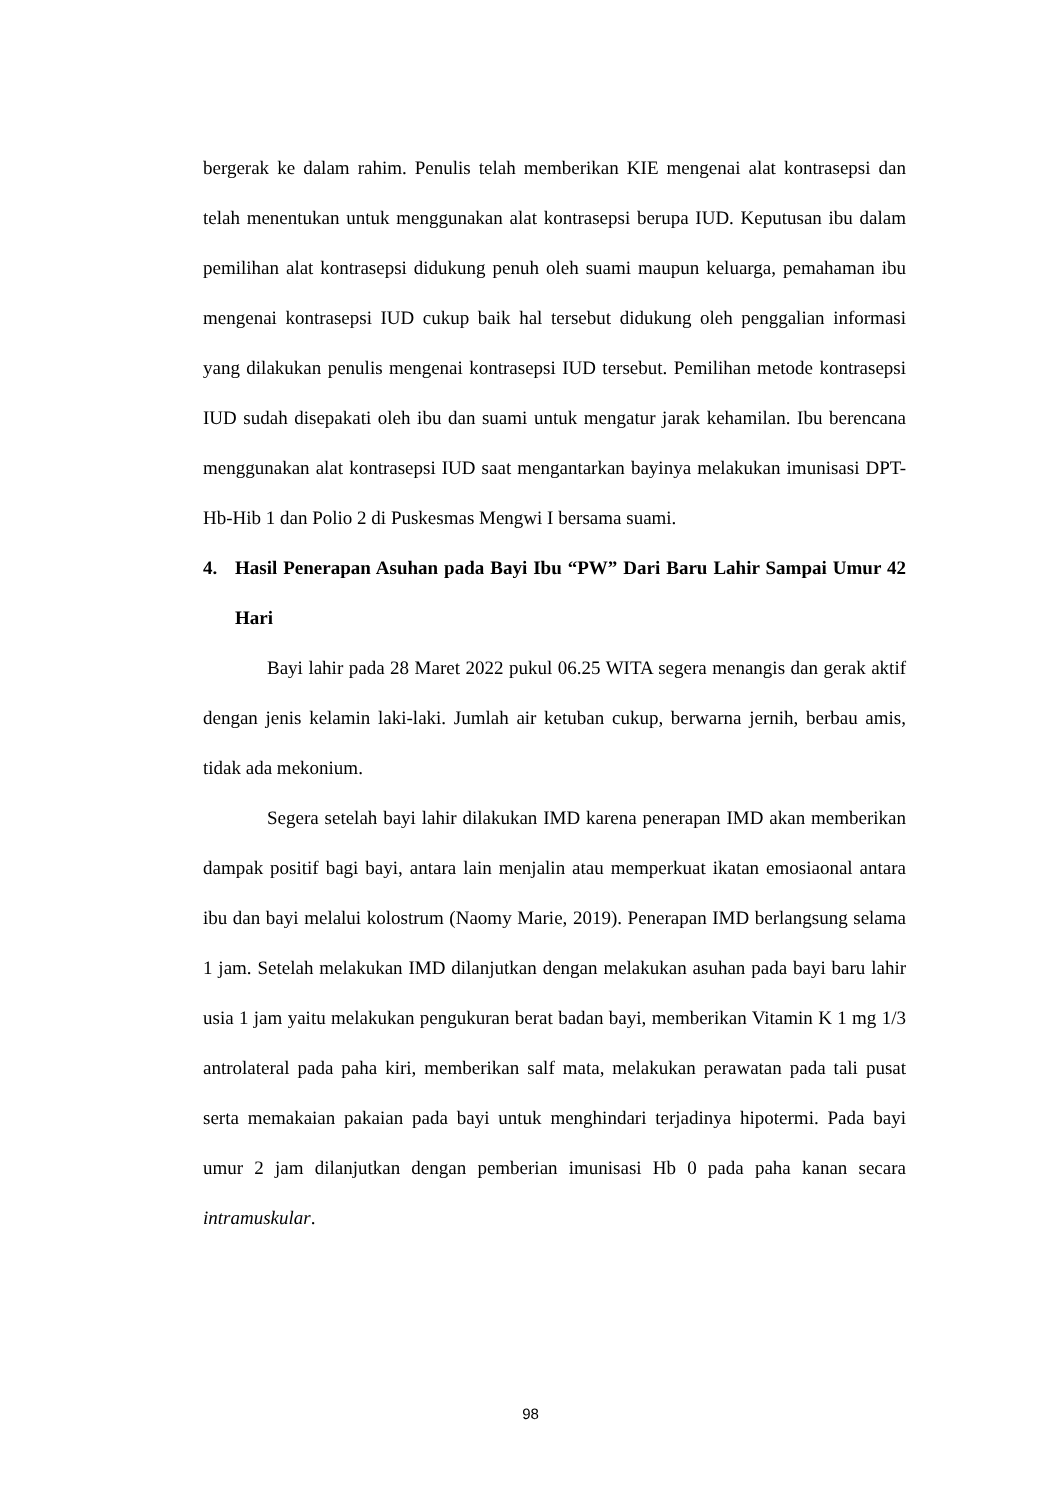bergerak ke dalam rahim. Penulis telah memberikan KIE mengenai alat kontrasepsi dan telah menentukan untuk menggunakan alat kontrasepsi berupa IUD. Keputusan ibu dalam pemilihan alat kontrasepsi didukung penuh oleh suami maupun keluarga, pemahaman ibu mengenai kontrasepsi IUD cukup baik hal tersebut didukung oleh penggalian informasi yang dilakukan penulis mengenai kontrasepsi IUD tersebut. Pemilihan metode kontrasepsi IUD sudah disepakati oleh ibu dan suami untuk mengatur jarak kehamilan. Ibu berencana menggunakan alat kontrasepsi IUD saat mengantarkan bayinya melakukan imunisasi DPT-Hb-Hib 1 dan Polio 2 di Puskesmas Mengwi I bersama suami.
4. Hasil Penerapan Asuhan pada Bayi Ibu “PW” Dari Baru Lahir Sampai Umur 42 Hari
Bayi lahir pada 28 Maret 2022 pukul 06.25 WITA segera menangis dan gerak aktif dengan jenis kelamin laki-laki. Jumlah air ketuban cukup, berwarna jernih, berbau amis, tidak ada mekonium.
Segera setelah bayi lahir dilakukan IMD karena penerapan IMD akan memberikan dampak positif bagi bayi, antara lain menjalin atau memperkuat ikatan emosiaonal antara ibu dan bayi melalui kolostrum (Naomy Marie, 2019). Penerapan IMD berlangsung selama 1 jam. Setelah melakukan IMD dilanjutkan dengan melakukan asuhan pada bayi baru lahir usia 1 jam yaitu melakukan pengukuran berat badan bayi, memberikan Vitamin K 1 mg 1/3 antrolateral pada paha kiri, memberikan salf mata, melakukan perawatan pada tali pusat serta memakaian pakaian pada bayi untuk menghindari terjadinya hipotermi. Pada bayi umur 2 jam dilanjutkan dengan pemberian imunisasi Hb 0 pada paha kanan secara intramuskular.
98